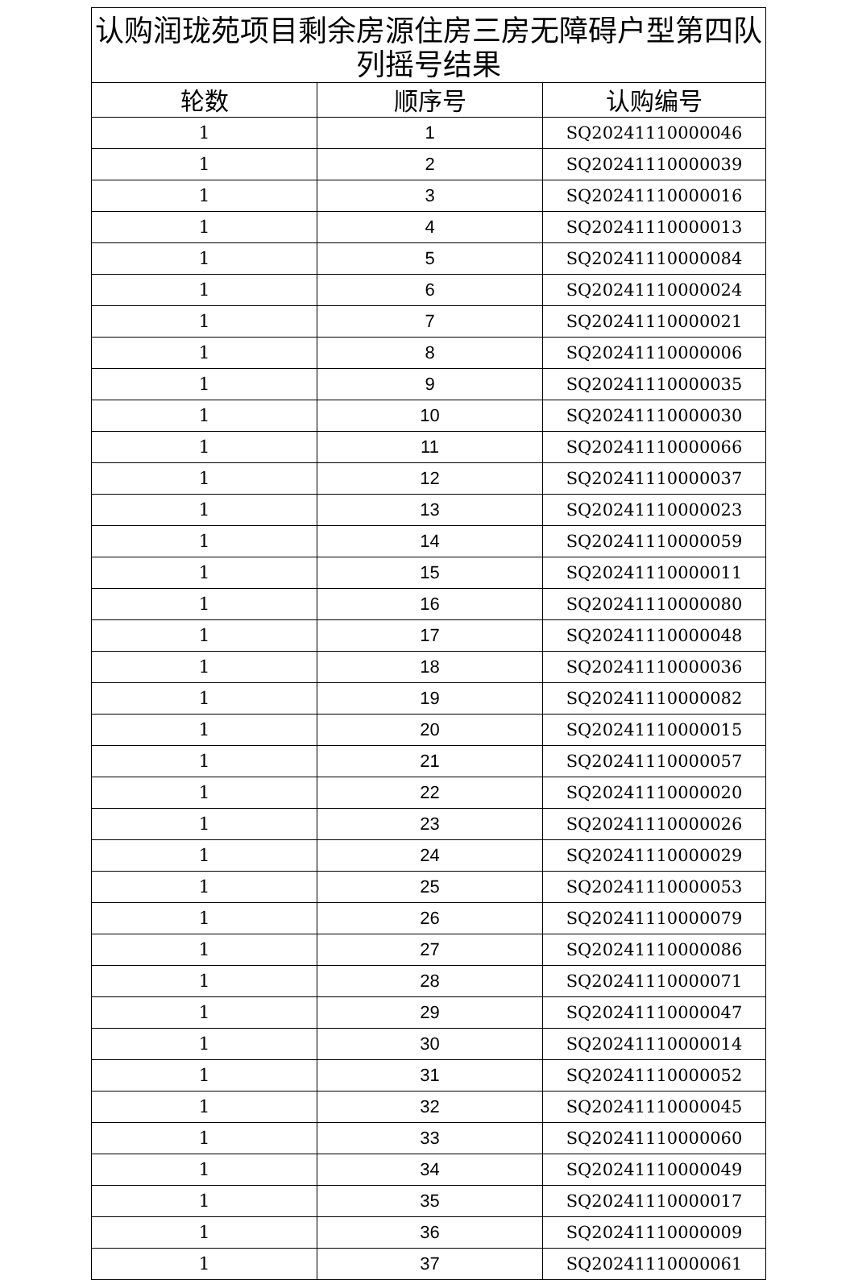| 认购润珑苑项目剩余房源住房三房无障碍户型第四队列摇号结果 | | |
| --- | --- | --- |
| 轮数 | 顺序号 | 认购编号 |
| 1 | 1 | SQ20241110000046 |
| 1 | 2 | SQ20241110000039 |
| 1 | 3 | SQ20241110000016 |
| 1 | 4 | SQ20241110000013 |
| 1 | 5 | SQ20241110000084 |
| 1 | 6 | SQ20241110000024 |
| 1 | 7 | SQ20241110000021 |
| 1 | 8 | SQ20241110000006 |
| 1 | 9 | SQ20241110000035 |
| 1 | 10 | SQ20241110000030 |
| 1 | 11 | SQ20241110000066 |
| 1 | 12 | SQ20241110000037 |
| 1 | 13 | SQ20241110000023 |
| 1 | 14 | SQ20241110000059 |
| 1 | 15 | SQ20241110000011 |
| 1 | 16 | SQ20241110000080 |
| 1 | 17 | SQ20241110000048 |
| 1 | 18 | SQ20241110000036 |
| 1 | 19 | SQ20241110000082 |
| 1 | 20 | SQ20241110000015 |
| 1 | 21 | SQ20241110000057 |
| 1 | 22 | SQ20241110000020 |
| 1 | 23 | SQ20241110000026 |
| 1 | 24 | SQ20241110000029 |
| 1 | 25 | SQ20241110000053 |
| 1 | 26 | SQ20241110000079 |
| 1 | 27 | SQ20241110000086 |
| 1 | 28 | SQ20241110000071 |
| 1 | 29 | SQ20241110000047 |
| 1 | 30 | SQ20241110000014 |
| 1 | 31 | SQ20241110000052 |
| 1 | 32 | SQ20241110000045 |
| 1 | 33 | SQ20241110000060 |
| 1 | 34 | SQ20241110000049 |
| 1 | 35 | SQ20241110000017 |
| 1 | 36 | SQ20241110000009 |
| 1 | 37 | SQ20241110000061 |